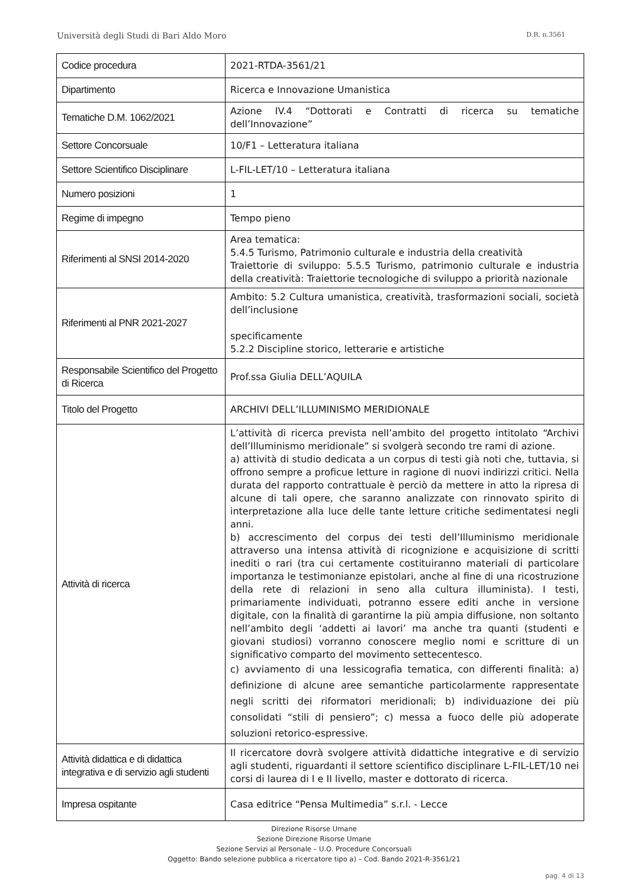Università degli Studi di Bari Aldo Moro D.R. n.3561
| Codice procedura | 2021-RTDA-3561/21 |
| Dipartimento | Ricerca e Innovazione Umanistica |
| Tematiche D.M. 1062/2021 | Azione IV.4 “Dottorati e Contratti di ricerca su tematiche dell’Innovazione” |
| Settore Concorsuale | 10/F1 – Letteratura italiana |
| Settore Scientifico Disciplinare | L-FIL-LET/10 – Letteratura italiana |
| Numero posizioni | 1 |
| Regime di impegno | Tempo pieno |
| Riferimenti al SNSI 2014-2020 | Area tematica: 5.4.5 Turismo, Patrimonio culturale e industria della creatività Traiettorie di sviluppo: 5.5.5 Turismo, patrimonio culturale e industria della creatività: Traiettorie tecnologiche di sviluppo a priorità nazionale |
| Riferimenti al PNR 2021-2027 | Ambito: 5.2 Cultura umanistica, creatività, trasformazioni sociali, società dell’inclusione specificamente 5.2.2 Discipline storico, letterarie e artistiche |
| Responsabile Scientifico del Progetto di Ricerca | Prof.ssa Giulia DELL’AQUILA |
| Titolo del Progetto | ARCHIVI DELL’ILLUMINISMO MERIDIONALE |
| Attività di ricerca | L’attività di ricerca prevista nell’ambito del progetto intitolato “Archivi dell’Illuminismo meridionale” si svolgerà secondo tre rami di azione. a) attività di studio dedicata a un corpus di testi già noti che, tuttavia, si offrono sempre a proficue letture in ragione di nuovi indirizzi critici. Nella durata del rapporto contrattuale è perciò da mettere in atto la ripresa di alcune di tali opere, che saranno analizzate con rinnovato spirito di interpretazione alla luce delle tante letture critiche sedimentatesi negli anni. b) accrescimento del corpus dei testi dell’Illuminismo meridionale attraverso una intensa attività di ricognizione e acquisizione di scritti inediti o rari (tra cui certamente costituiranno materiali di particolare importanza le testimonianze epistolari, anche al fine di una ricostruzione della rete di relazioni in seno alla cultura illuminista). I testi, primariamente individuati, potranno essere editi anche in versione digitale, con la finalità di garantirne la più ampia diffusione, non soltanto nell’ambito degli ‘addetti ai lavori’ ma anche tra quanti (studenti e giovani studiosi) vorranno conoscere meglio nomi e scritture di un significativo comparto del movimento settecentesco. c) avviamento di una lessicografia tematica, con differenti finalità: a) definizione di alcune aree semantiche particolarmente rappresentate negli scritti dei riformatori meridionali; b) individuazione dei più consolidati “stili di pensiero”; c) messa a fuoco delle più adoperate soluzioni retorico-espressive. |
| Attività didattica e di didattica integrativa e di servizio agli studenti | Il ricercatore dovrà svolgere attività didattiche integrative e di servizio agli studenti, riguardanti il settore scientifico disciplinare L-FIL-LET/10 nei corsi di laurea di I e II livello, master e dottorato di ricerca. |
| Impresa ospitante | Casa editrice “Pensa Multimedia” s.r.l. - Lecce |
Direzione Risorse Umane
Sezione Direzione Risorse Umane
Sezione Servizi al Personale – U.O. Procedure Concorsuali
Oggetto: Bando selezione pubblica a ricercatore tipo a) – Cod. Bando 2021-R-3561/21
pag. 4 di 13